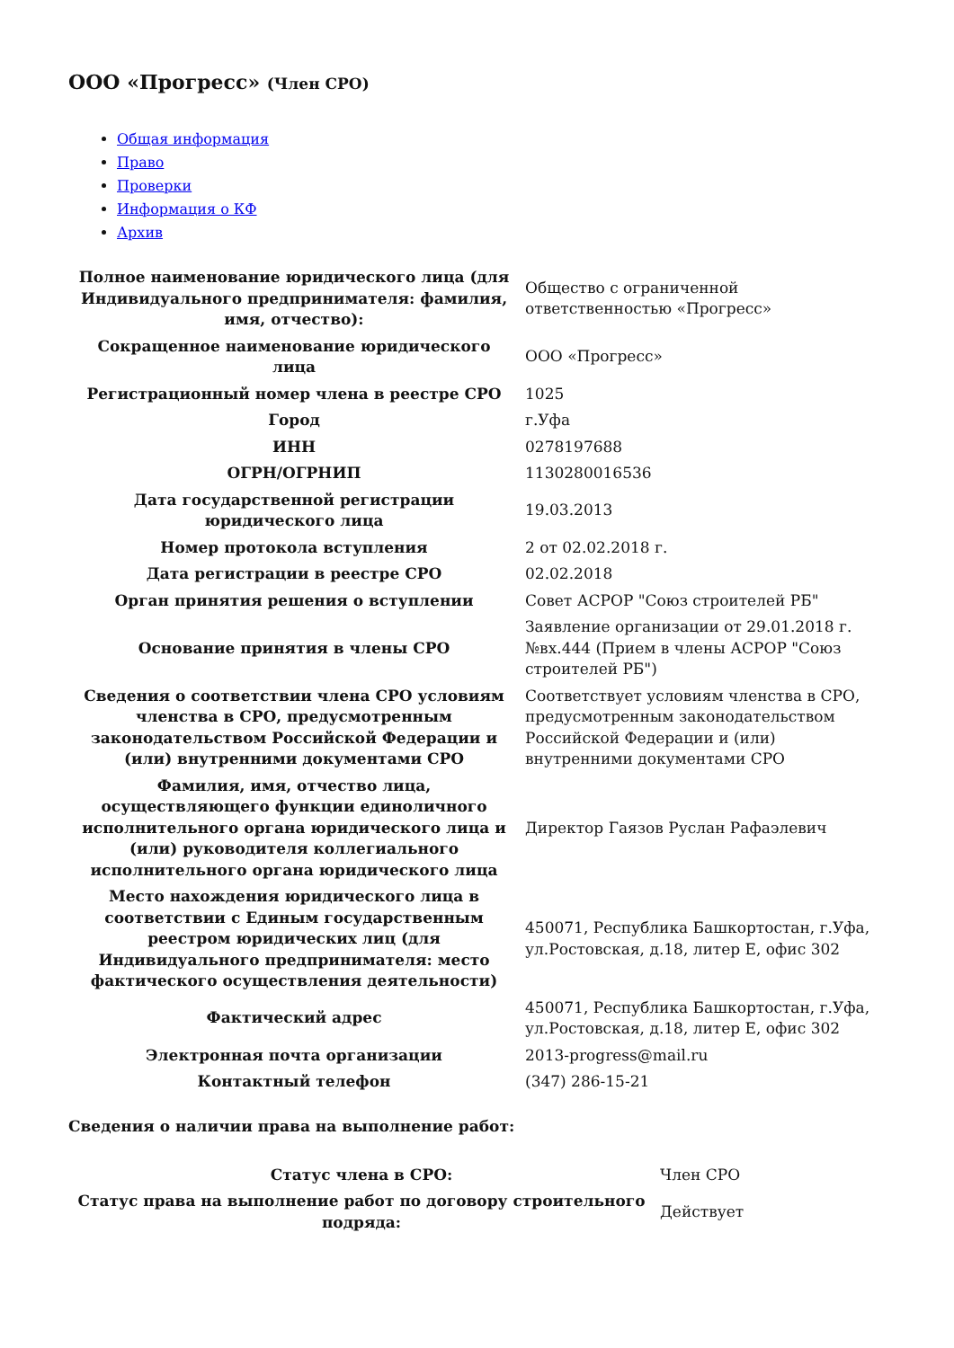ООО «Прогресс» (Член СРО)
Общая информация
Право
Проверки
Информация о КФ
Архив
| Полное наименование юридического лица (для Индивидуального предпринимателя: фамилия, имя, отчество): | Общество с ограниченной ответственностью «Прогресс» |
| Сокращенное наименование юридического лица | ООО «Прогресс» |
| Регистрационный номер члена в реестре СРО | 1025 |
| Город | г.Уфа |
| ИНН | 0278197688 |
| ОГРН/ОГРНИП | 1130280016536 |
| Дата государственной регистрации юридического лица | 19.03.2013 |
| Номер протокола вступления | 2 от 02.02.2018 г. |
| Дата регистрации в реестре СРО | 02.02.2018 |
| Орган принятия решения о вступлении | Совет АСРОР "Союз строителей РБ" |
| Основание принятия в члены СРО | Заявление организации от 29.01.2018 г. №вх.444 (Прием в члены АСРОР "Союз строителей РБ") |
| Сведения о соответствии члена СРО условиям членства в СРО, предусмотренным законодательством Российской Федерации и (или) внутренними документами СРО | Соответствует условиям членства в СРО, предусмотренным законодательством Российской Федерации и (или) внутренними документами СРО |
| Фамилия, имя, отчество лица, осуществляющего функции единоличного исполнительного органа юридического лица и (или) руководителя коллегиального исполнительного органа юридического лица | Директор Гаязов Руслан Рафаэлевич |
| Место нахождения юридического лица в соответствии с Единым государственным реестром юридических лиц (для Индивидуального предпринимателя: место фактического осуществления деятельности) | 450071, Республика Башкортостан, г.Уфа, ул.Ростовская, д.18, литер Е, офис 302 |
| Фактический адрес | 450071, Республика Башкортостан, г.Уфа, ул.Ростовская, д.18, литер Е, офис 302 |
| Электронная почта организации | 2013-progress@mail.ru |
| Контактный телефон | (347) 286-15-21 |
Сведения о наличии права на выполнение работ:
| Статус члена в СРО: | Член СРО |
| Статус права на выполнение работ по договору строительного подряда: | Действует |